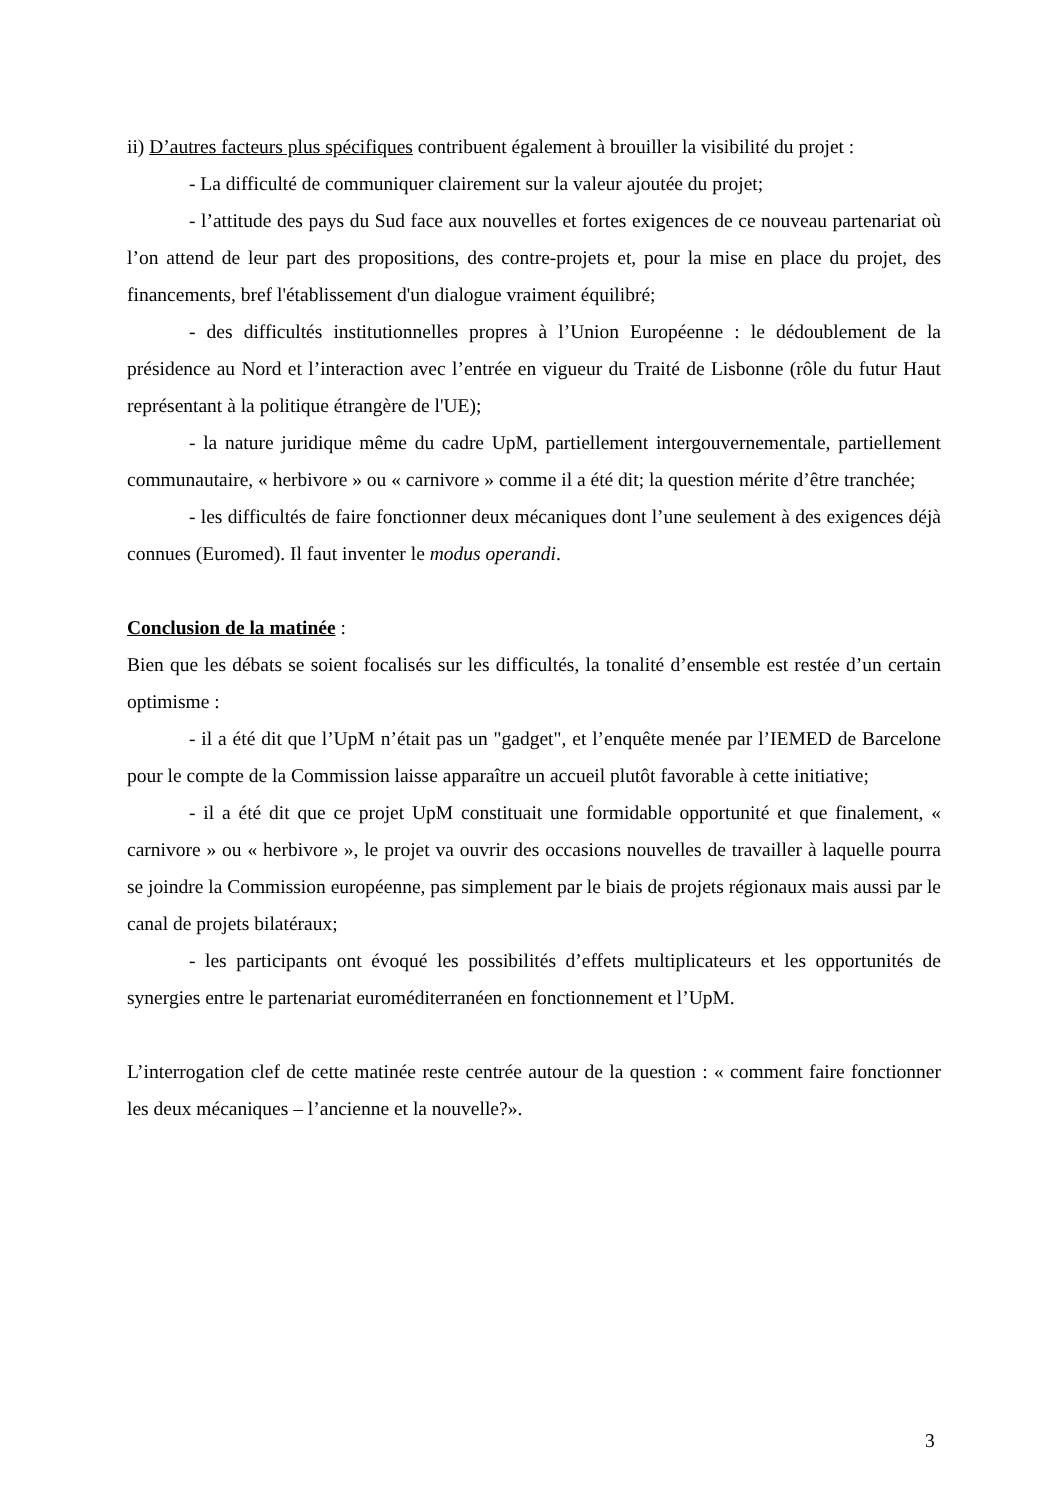ii) D’autres facteurs plus spécifiques contribuent également à brouiller la visibilité du projet :
- La difficulté de communiquer clairement sur la valeur ajoutée du projet;
- l’attitude des pays du Sud face aux nouvelles et fortes exigences de ce nouveau partenariat où l’on attend de leur part des propositions, des contre-projets et, pour la mise en place du projet, des financements, bref l'établissement d'un dialogue vraiment équilibré;
- des difficultés institutionnelles propres à l’Union Européenne : le dédoublement de la présidence au Nord et l’interaction avec l’entrée en vigueur du Traité de Lisbonne (rôle du futur Haut représentant à la politique étrangère de l'UE);
- la nature juridique même du cadre UpM, partiellement intergouvernementale, partiellement communautaire, « herbivore » ou « carnivore » comme il a été dit; la question mérite d’être tranchée;
- les difficultés de faire fonctionner deux mécaniques dont l’une seulement à des exigences déjà connues (Euromed). Il faut inventer le modus operandi.
Conclusion de la matinée :
Bien que les débats se soient focalisés sur les difficultés, la tonalité d’ensemble est restée d’un certain optimisme :
- il a été dit que l’UpM n’était pas un "gadget", et l’enquête menée par l’IEMED de Barcelone pour le compte de la Commission laisse apparaître un accueil plutôt favorable à cette initiative;
- il a été dit que ce projet UpM constituait une formidable opportunité et que finalement, « carnivore » ou « herbivore », le projet va ouvrir des occasions nouvelles de travailler à laquelle pourra se joindre la Commission européenne, pas simplement par le biais de projets régionaux mais aussi par le canal de projets bilatéraux;
- les participants ont évoqué les possibilités d’effets multiplicateurs et les opportunités de synergies entre le partenariat euroméditerranéen en fonctionnement et l’UpM.
L’interrogation clef de cette matinée reste centrée autour de la question : « comment faire fonctionner les deux mécaniques – l’ancienne et la nouvelle?».
3